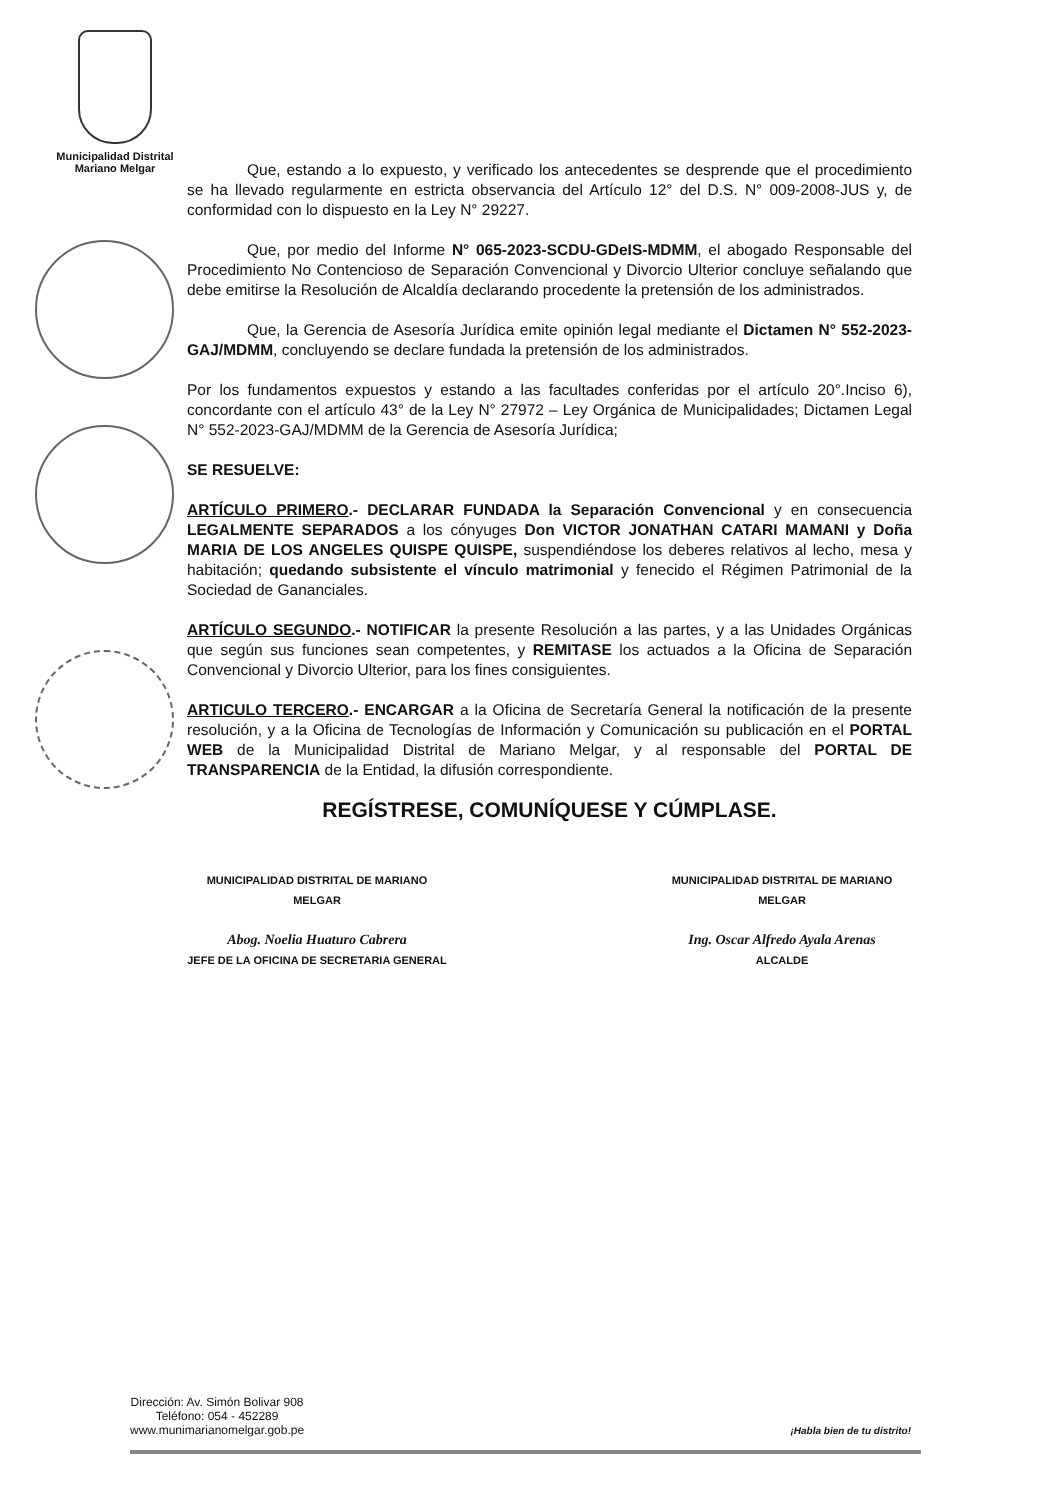Municipalidad Distrital
Mariano Melgar
Que, estando a lo expuesto, y verificado los antecedentes se desprende que el procedimiento se ha llevado regularmente en estricta observancia del Artículo 12° del D.S. N° 009-2008-JUS y, de conformidad con lo dispuesto en la Ley N° 29227.
Que, por medio del Informe N° 065-2023-SCDU-GDeIS-MDMM, el abogado Responsable del Procedimiento No Contencioso de Separación Convencional y Divorcio Ulterior concluye señalando que debe emitirse la Resolución de Alcaldía declarando procedente la pretensión de los administrados.
Que, la Gerencia de Asesoría Jurídica emite opinión legal mediante el Dictamen N° 552-2023-GAJ/MDMM, concluyendo se declare fundada la pretensión de los administrados.
Por los fundamentos expuestos y estando a las facultades conferidas por el artículo 20°.Inciso 6), concordante con el artículo 43° de la Ley N° 27972 – Ley Orgánica de Municipalidades; Dictamen Legal N° 552-2023-GAJ/MDMM de la Gerencia de Asesoría Jurídica;
SE RESUELVE:
ARTÍCULO PRIMERO.- DECLARAR FUNDADA la Separación Convencional y en consecuencia LEGALMENTE SEPARADOS a los cónyuges Don VICTOR JONATHAN CATARI MAMANI y Doña MARIA DE LOS ANGELES QUISPE QUISPE, suspendiéndose los deberes relativos al lecho, mesa y habitación; quedando subsistente el vínculo matrimonial y fenecido el Régimen Patrimonial de la Sociedad de Gananciales.
ARTÍCULO SEGUNDO.- NOTIFICAR la presente Resolución a las partes, y a las Unidades Orgánicas que según sus funciones sean competentes, y REMITASE los actuados a la Oficina de Separación Convencional y Divorcio Ulterior, para los fines consiguientes.
ARTICULO TERCERO.- ENCARGAR a la Oficina de Secretaría General la notificación de la presente resolución, y a la Oficina de Tecnologías de Información y Comunicación su publicación en el PORTAL WEB de la Municipalidad Distrital de Mariano Melgar, y al responsable del PORTAL DE TRANSPARENCIA de la Entidad, la difusión correspondiente.
REGÍSTRESE, COMUNÍQUESE Y CÚMPLASE.
MUNICIPALIDAD DISTRITAL DE MARIANO MELGAR
Abog. Noelia Huaturo Cabrera
JEFE DE LA OFICINA DE SECRETARIA GENERAL
MUNICIPALIDAD DISTRITAL DE MARIANO MELGAR
Ing. Oscar Alfredo Ayala Arenas
ALCALDE
Dirección: Av. Simón Bolivar 908
Teléfono: 054 - 452289
www.munimarianomelgar.gob.pe
¡Habla bien de tu distrito!